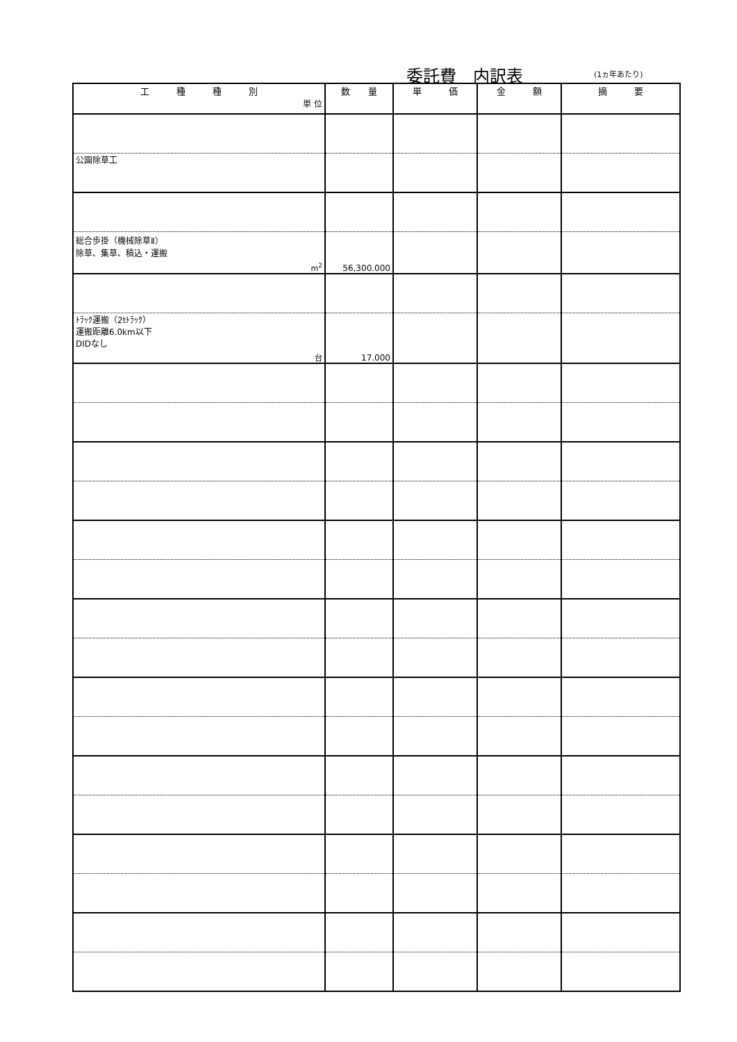委託費　内訳表 (1ヵ年あたり)
| 工 種 種 別 単 位 | 数 量 | 単 価 | 金 額 | 摘 要 |
| --- | --- | --- | --- | --- |
| 公園除草工 | | | | |
| 総合歩掛（機械除草Ⅱ） 除草、集草、積込・運搬 m<sup>2</sup> | 56,300.000 | | | |
| ﾄﾗｯｸ運搬（2tﾄﾗｯｸ） 運搬距離6.0km以下 DIDなし 台 | 17.000 | | | |